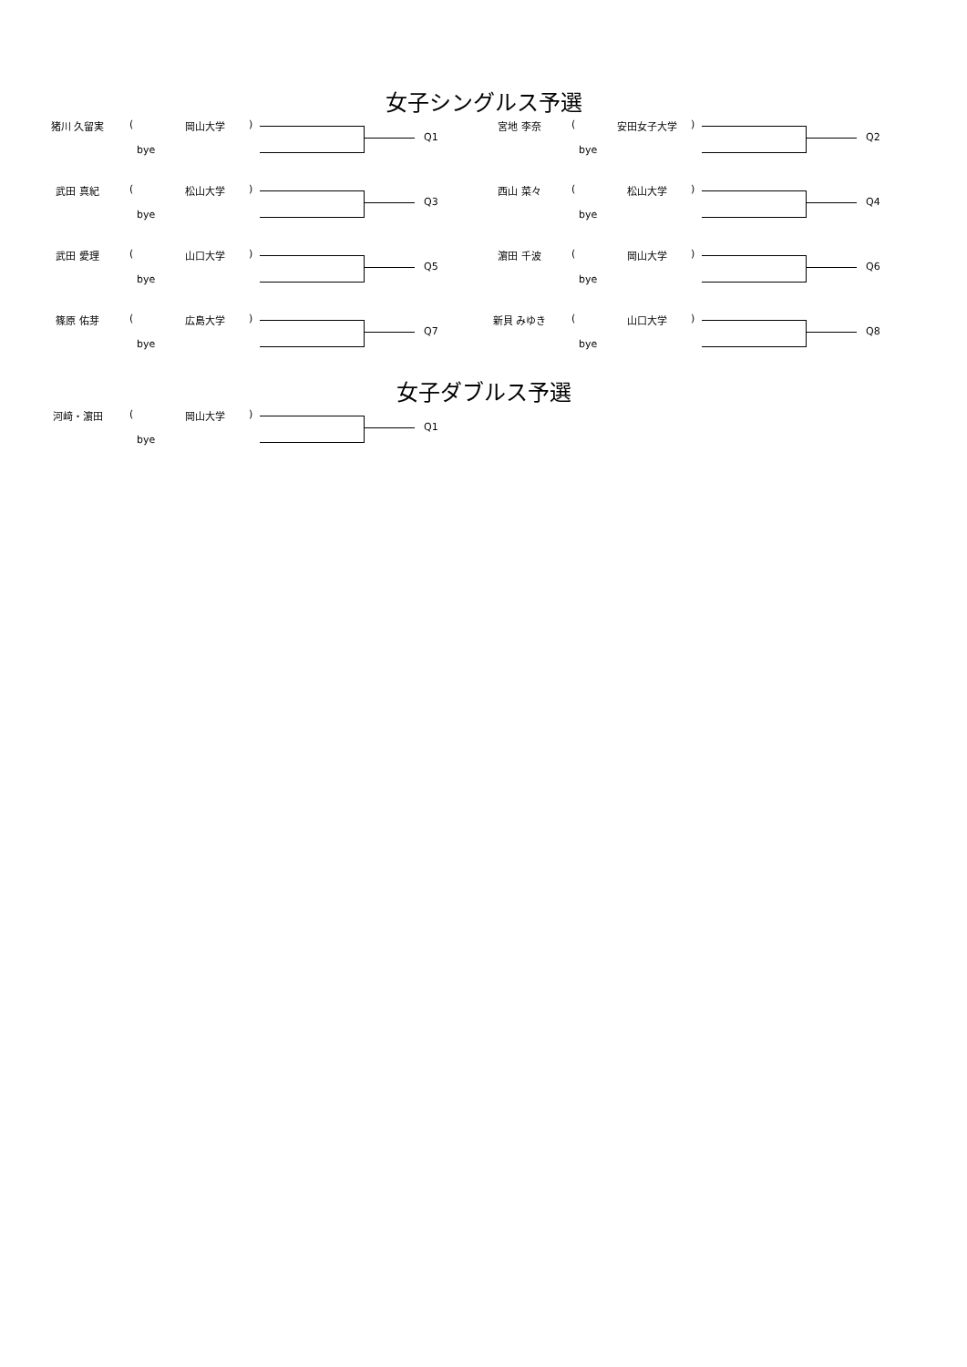女子シングルス予選
猪川 久留実 ( 岡山大学 )
bye
Q1
宮地 李奈 ( 安田女子大学 )
bye
Q2
武田 真紀 ( 松山大学 )
bye
Q3
西山 菜々 ( 松山大学 )
bye
Q4
武田 愛理 ( 山口大学 )
bye
Q5
濵田 千波 ( 岡山大学 )
bye
Q6
篠原 佑芽 ( 広島大学 )
bye
Q7
新貝 みゆき ( 山口大学 )
bye
Q8
女子ダブルス予選
河﨑・濵田 ( 岡山大学 )
bye
Q1